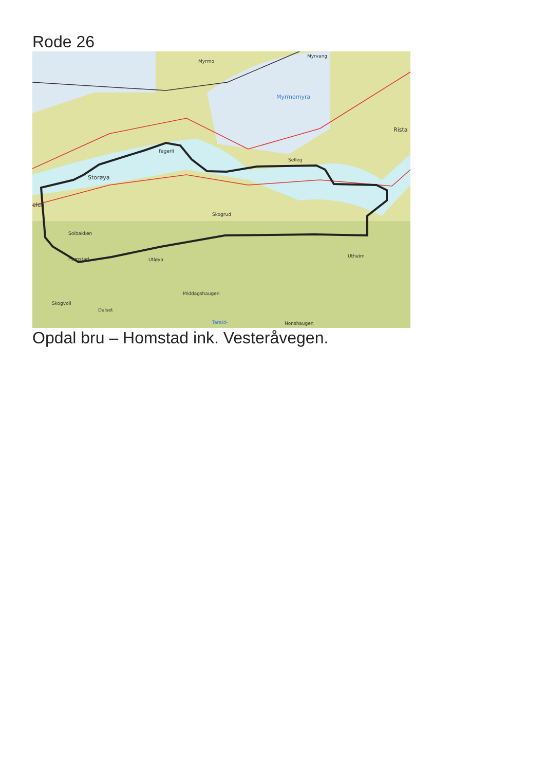Rode 26
Myrmo
Myrvang
Myrmomyra
Fagerli
Storøya
Selleg
Rista
elen
Skogrud
Solbakken
Utløya
Homstad
Utheim
Middagshaugen
Skogvoll
Dalset
Nonshaugen
Tarald-
Opdal bru – Homstad ink. Vesteråvegen.